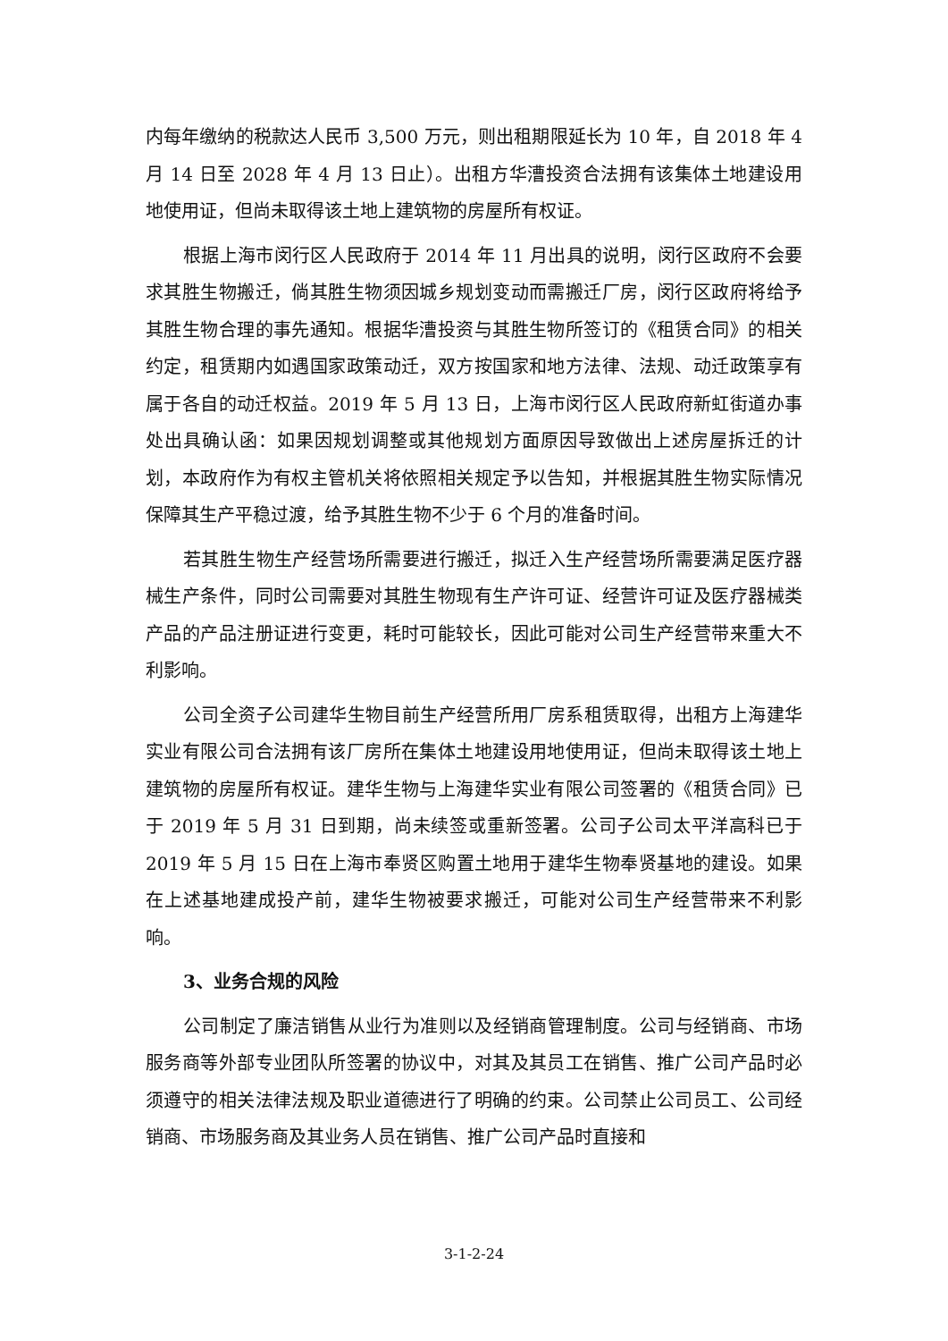内每年缴纳的税款达人民币 3,500 万元，则出租期限延长为 10 年，自 2018 年 4 月 14 日至 2028 年 4 月 13 日止）。出租方华漕投资合法拥有该集体土地建设用地使用证，但尚未取得该土地上建筑物的房屋所有权证。
根据上海市闵行区人民政府于 2014 年 11 月出具的说明，闵行区政府不会要求其胜生物搬迁，倘其胜生物须因城乡规划变动而需搬迁厂房，闵行区政府将给予其胜生物合理的事先通知。根据华漕投资与其胜生物所签订的《租赁合同》的相关约定，租赁期内如遇国家政策动迁，双方按国家和地方法律、法规、动迁政策享有属于各自的动迁权益。2019 年 5 月 13 日，上海市闵行区人民政府新虹街道办事处出具确认函：如果因规划调整或其他规划方面原因导致做出上述房屋拆迁的计划，本政府作为有权主管机关将依照相关规定予以告知，并根据其胜生物实际情况保障其生产平稳过渡，给予其胜生物不少于 6 个月的准备时间。
若其胜生物生产经营场所需要进行搬迁，拟迁入生产经营场所需要满足医疗器械生产条件，同时公司需要对其胜生物现有生产许可证、经营许可证及医疗器械类产品的产品注册证进行变更，耗时可能较长，因此可能对公司生产经营带来重大不利影响。
公司全资子公司建华生物目前生产经营所用厂房系租赁取得，出租方上海建华实业有限公司合法拥有该厂房所在集体土地建设用地使用证，但尚未取得该土地上建筑物的房屋所有权证。建华生物与上海建华实业有限公司签署的《租赁合同》已于 2019 年 5 月 31 日到期，尚未续签或重新签署。公司子公司太平洋高科已于 2019 年 5 月 15 日在上海市奉贤区购置土地用于建华生物奉贤基地的建设。如果在上述基地建成投产前，建华生物被要求搬迁，可能对公司生产经营带来不利影响。
3、业务合规的风险
公司制定了廉洁销售从业行为准则以及经销商管理制度。公司与经销商、市场服务商等外部专业团队所签署的协议中，对其及其员工在销售、推广公司产品时必须遵守的相关法律法规及职业道德进行了明确的约束。公司禁止公司员工、公司经销商、市场服务商及其业务人员在销售、推广公司产品时直接和
3-1-2-24